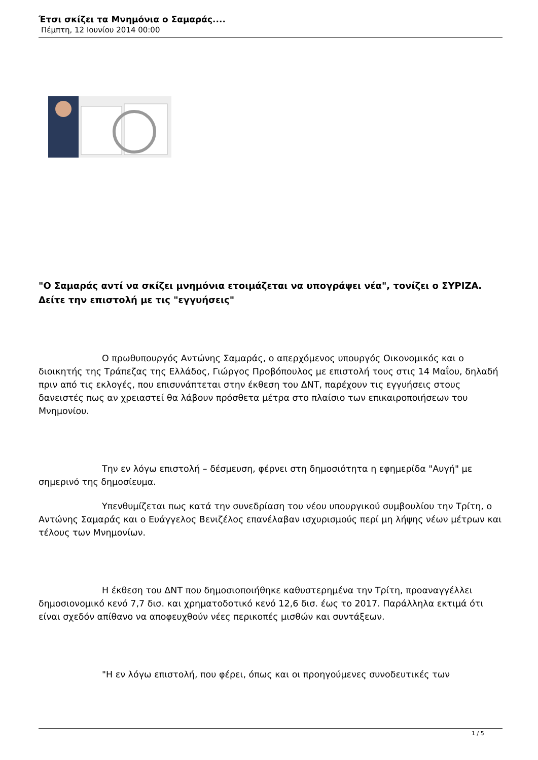Έτσι σκίζει τα Μνημόνια ο Σαμαράς....
Πέμπτη, 12 Ιουνίου 2014 00:00
"Ο Σαμαράς αντί να σκίζει μνημόνια ετοιμάζεται να υπογράψει νέα", τονίζει ο ΣΥΡΙΖΑ. Δείτε την επιστολή με τις "εγγυήσεις"
Ο πρωθυπουργός Αντώνης Σαμαράς, ο απερχόμενος υπουργός Οικονομικός και ο διοικητής της Τράπεζας της Ελλάδος, Γιώργος Προβόπουλος με επιστολή τους στις 14 Μαΐου, δηλαδή πριν από τις εκλογές, που επισυνάπτεται στην έκθεση του ΔΝΤ, παρέχουν τις εγγυήσεις στους δανειστές πως αν χρειαστεί θα λάβουν πρόσθετα μέτρα στο πλαίσιο των επικαιροποιήσεων του Μνημονίου.
Την εν λόγω επιστολή – δέσμευση, φέρνει στη δημοσιότητα η εφημερίδα "Αυγή" με σημερινό της δημοσίευμα.
Υπενθυμίζεται πως κατά την συνεδρίαση του νέου υπουργικού συμβουλίου την Τρίτη, ο Αντώνης Σαμαράς και ο Ευάγγελος Βενιζέλος επανέλαβαν ισχυρισμούς περί μη λήψης νέων μέτρων και τέλους των Μνημονίων.
Η έκθεση του ΔΝΤ που δημοσιοποιήθηκε καθυστερημένα την Τρίτη, προαναγγέλλει δημοσιονομικό κενό 7,7 δισ. και χρηματοδοτικό κενό 12,6 δισ. έως το 2017. Παράλληλα εκτιμά ότι είναι σχεδόν απίθανο να αποφευχθούν νέες περικοπές μισθών και συντάξεων.
"Η εν λόγω επιστολή, που φέρει, όπως και οι προηγούμενες συνοδευτικές των
1 / 5